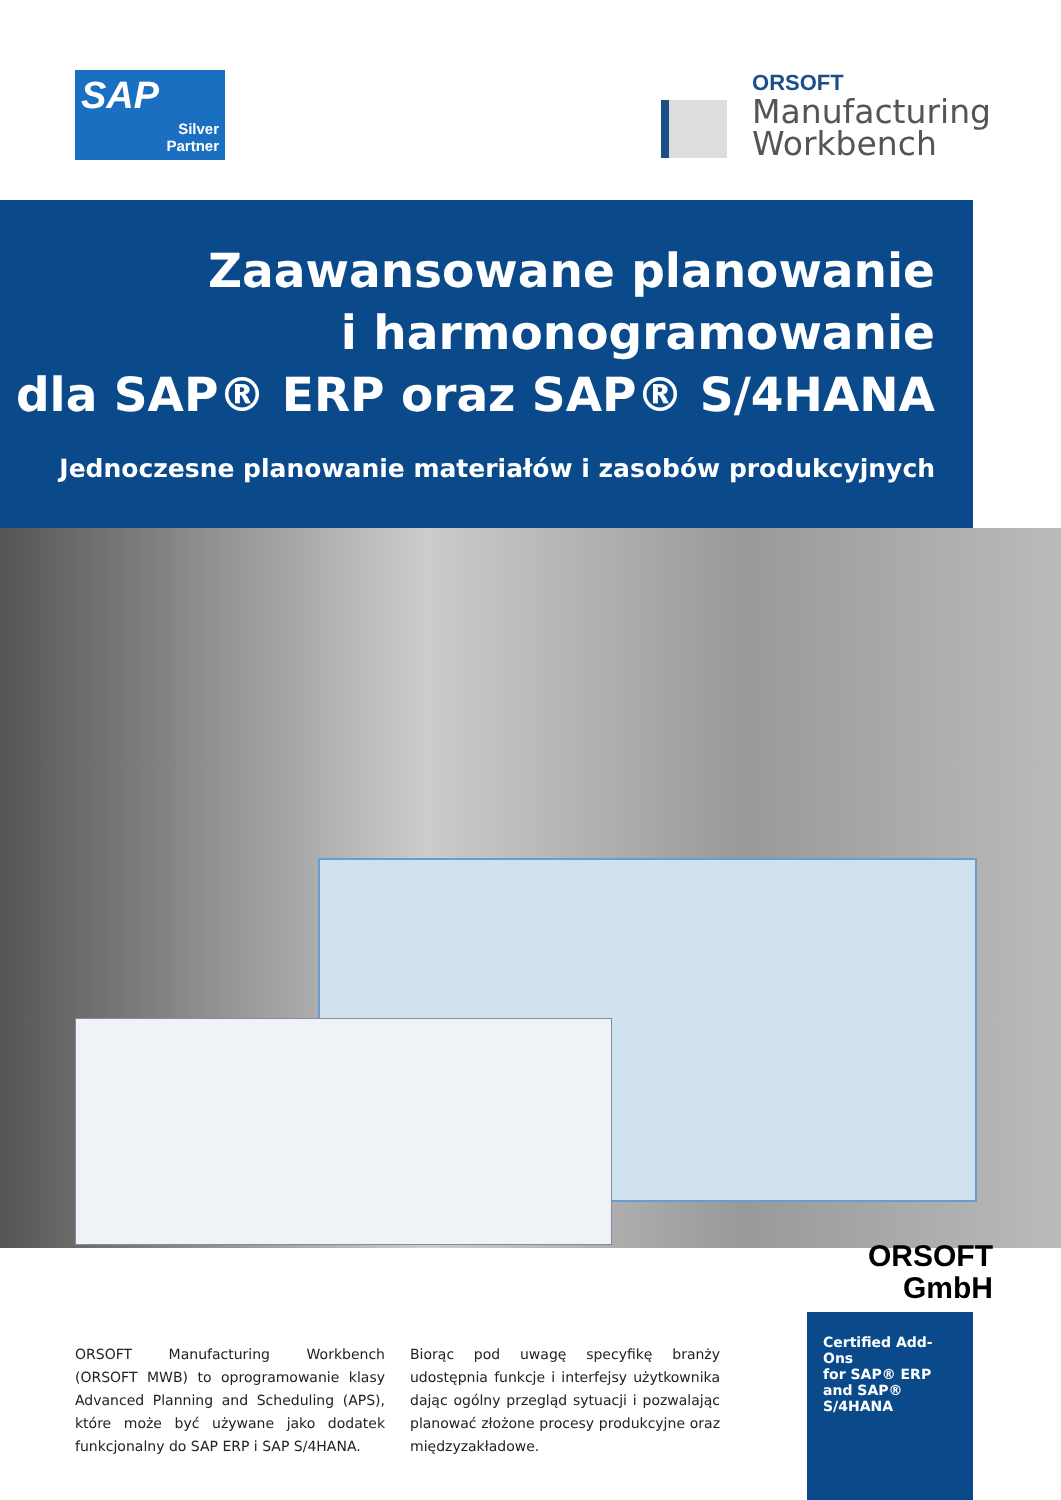SAP
Silver
Partner
ORSOFT
Manufacturing
Workbench
Zaawansowane planowanie
i harmonogramowanie
dla SAP® ERP oraz SAP® S/4HANA
Jednoczesne planowanie materiałów i zasobów produkcyjnych
ORSOFT
GmbH
ORSOFT Manufacturing Workbench (ORSOFT MWB) to oprogramowanie klasy Advanced Planning and Scheduling (APS), które może być używane jako dodatek funkcjonalny do SAP ERP i SAP S/4HANA.
Biorąc pod uwagę specyfikę branży udostępnia funkcje i interfejsy użytkownika dając ogólny przegląd sytuacji i pozwalając planować złożone procesy produkcyjne oraz międzyzakładowe.
Certified Add-Ons
for SAP® ERP
and SAP® S/4HANA